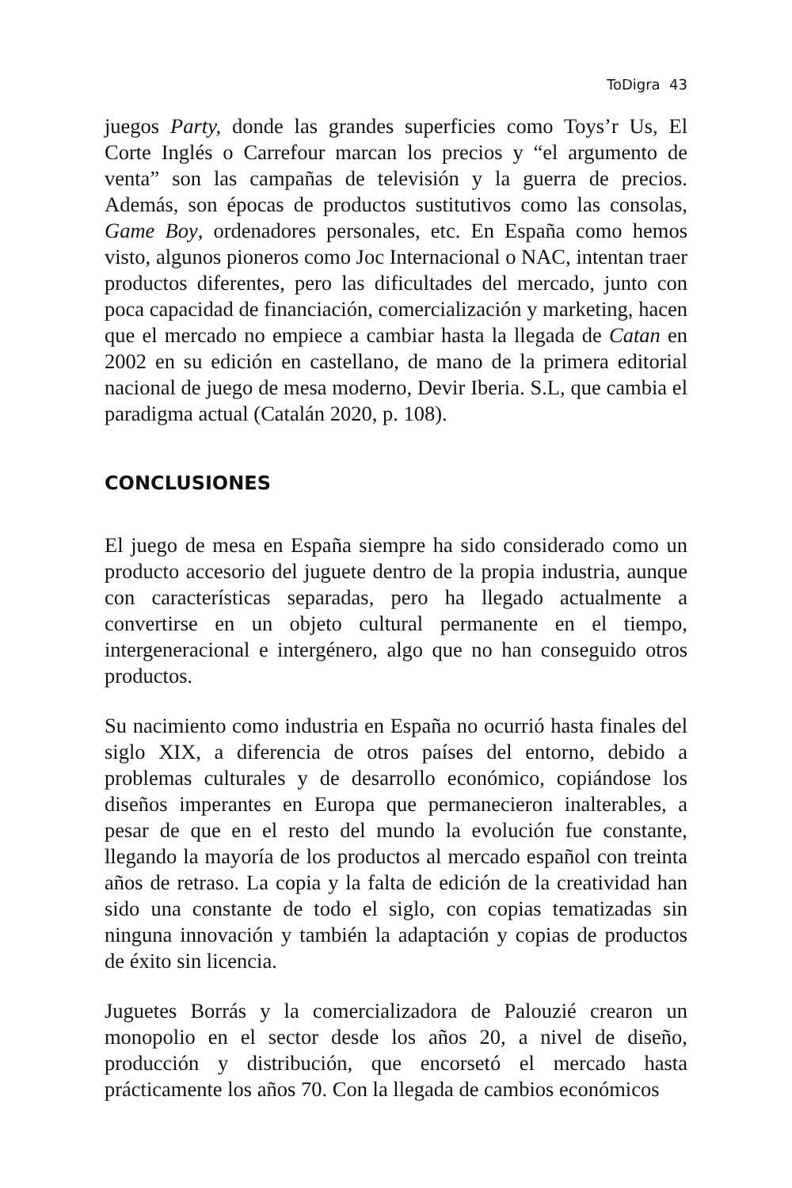ToDigra 43
juegos Party, donde las grandes superficies como Toys’r Us, El Corte Inglés o Carrefour marcan los precios y “el argumento de venta” son las campañas de televisión y la guerra de precios. Además, son épocas de productos sustitutivos como las consolas, Game Boy, ordenadores personales, etc. En España como hemos visto, algunos pioneros como Joc Internacional o NAC, intentan traer productos diferentes, pero las dificultades del mercado, junto con poca capacidad de financiación, comercialización y marketing, hacen que el mercado no empiece a cambiar hasta la llegada de Catan en 2002 en su edición en castellano, de mano de la primera editorial nacional de juego de mesa moderno, Devir Iberia. S.L, que cambia el paradigma actual (Catalán 2020, p. 108).
CONCLUSIONES
El juego de mesa en España siempre ha sido considerado como un producto accesorio del juguete dentro de la propia industria, aunque con características separadas, pero ha llegado actualmente a convertirse en un objeto cultural permanente en el tiempo, intergeneracional e intergénero, algo que no han conseguido otros productos.
Su nacimiento como industria en España no ocurrió hasta finales del siglo XIX, a diferencia de otros países del entorno, debido a problemas culturales y de desarrollo económico, copiándose los diseños imperantes en Europa que permanecieron inalterables, a pesar de que en el resto del mundo la evolución fue constante, llegando la mayoría de los productos al mercado español con treinta años de retraso. La copia y la falta de edición de la creatividad han sido una constante de todo el siglo, con copias tematizadas sin ninguna innovación y también la adaptación y copias de productos de éxito sin licencia.
Juguetes Borrás y la comercializadora de Palouzié crearon un monopolio en el sector desde los años 20, a nivel de diseño, producción y distribución, que encorsetó el mercado hasta prácticamente los años 70. Con la llegada de cambios económicos